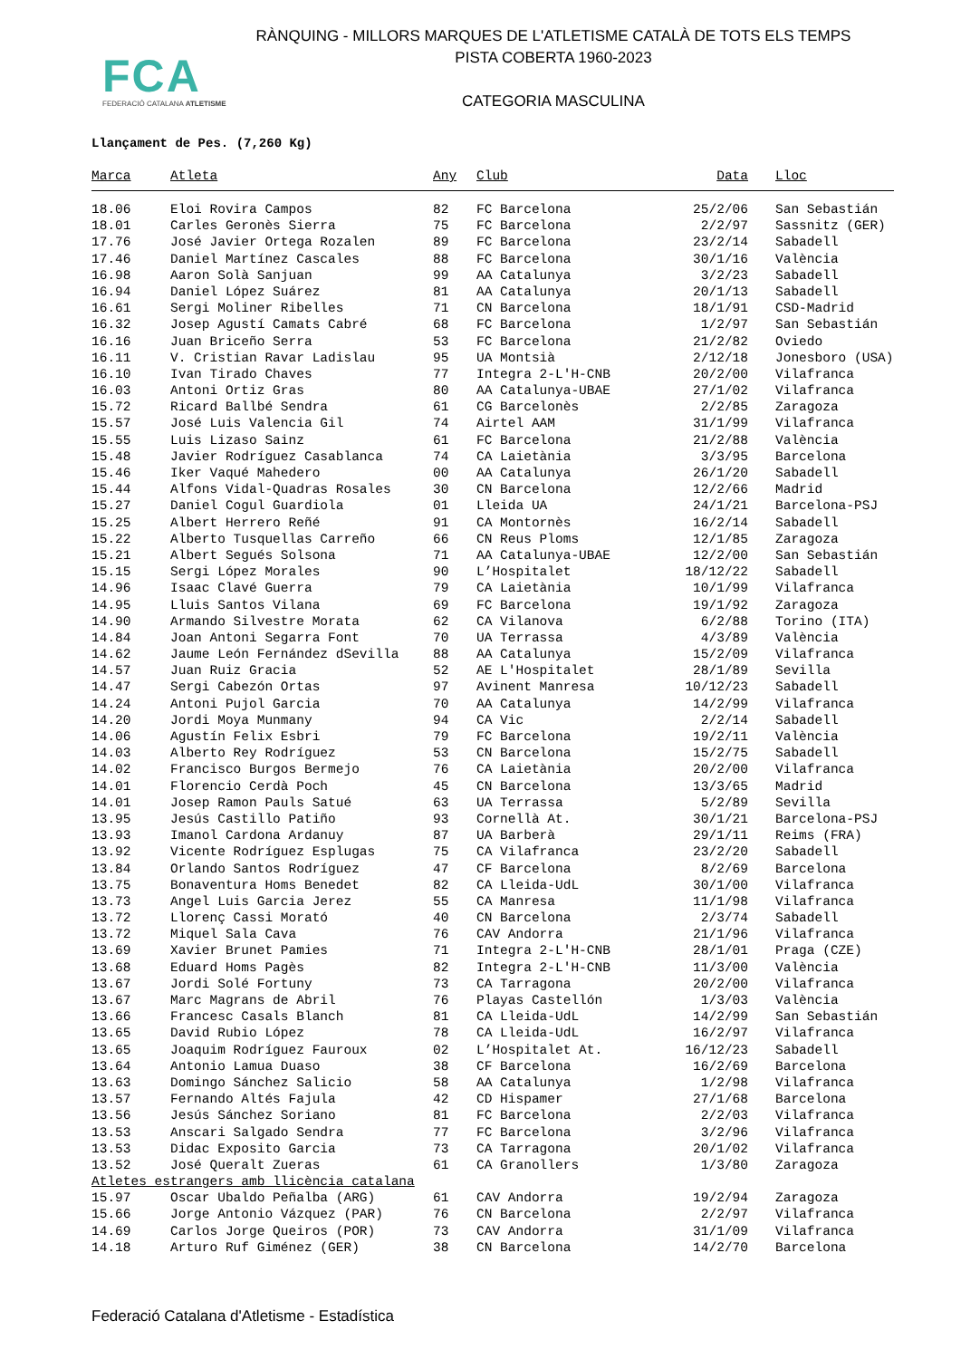RÀNQUING - MILLORS MARQUES DE L'ATLETISME CATALÀ DE TOTS ELS TEMPS
PISTA COBERTA 1960-2023
FCA
FEDERACIÓ CATALANA ATLETISME
CATEGORIA MASCULINA
Llançament de Pes. (7,260 Kg)
| Marca | Atleta | Any | Club | Data | Lloc |
| --- | --- | --- | --- | --- | --- |
| 18.06 | Eloi Rovira Campos | 82 | FC Barcelona | 25/2/06 | San Sebastián |
| 18.01 | Carles Geronès Sierra | 75 | FC Barcelona | 2/2/97 | Sassnitz (GER) |
| 17.76 | José Javier Ortega Rozalen | 89 | FC Barcelona | 23/2/14 | Sabadell |
| 17.46 | Daniel Martínez Cascales | 88 | FC Barcelona | 30/1/16 | València |
| 16.98 | Aaron Solà Sanjuan | 99 | AA Catalunya | 3/2/23 | Sabadell |
| 16.94 | Daniel López Suárez | 81 | AA Catalunya | 20/1/13 | Sabadell |
| 16.61 | Sergi Moliner Ribelles | 71 | CN Barcelona | 18/1/91 | CSD-Madrid |
| 16.32 | Josep Agustí Camats Cabré | 68 | FC Barcelona | 1/2/97 | San Sebastián |
| 16.16 | Juan Briceño Serra | 53 | FC Barcelona | 21/2/82 | Oviedo |
| 16.11 | V. Cristian Ravar Ladislau | 95 | UA Montsià | 2/12/18 | Jonesboro (USA) |
| 16.10 | Ivan Tirado Chaves | 77 | Integra 2-L'H-CNB | 20/2/00 | Vilafranca |
| 16.03 | Antoni Ortiz Gras | 80 | AA Catalunya-UBAE | 27/1/02 | Vilafranca |
| 15.72 | Ricard Ballbé Sendra | 61 | CG Barcelonès | 2/2/85 | Zaragoza |
| 15.57 | José Luis Valencia Gil | 74 | Airtel AAM | 31/1/99 | Vilafranca |
| 15.55 | Luis Lizaso Sainz | 61 | FC Barcelona | 21/2/88 | València |
| 15.48 | Javier Rodríguez Casablanca | 74 | CA Laietània | 3/3/95 | Barcelona |
| 15.46 | Iker Vaqué Mahedero | 00 | AA Catalunya | 26/1/20 | Sabadell |
| 15.44 | Alfons Vidal-Quadras Rosales | 30 | CN Barcelona | 12/2/66 | Madrid |
| 15.27 | Daniel Cogul Guardiola | 01 | Lleida UA | 24/1/21 | Barcelona-PSJ |
| 15.25 | Albert Herrero Reñé | 91 | CA Montornès | 16/2/14 | Sabadell |
| 15.22 | Alberto Tusquellas Carreño | 66 | CN Reus Ploms | 12/1/85 | Zaragoza |
| 15.21 | Albert Segués Solsona | 71 | AA Catalunya-UBAE | 12/2/00 | San Sebastián |
| 15.15 | Sergi López Morales | 90 | L’Hospitalet | 18/12/22 | Sabadell |
| 14.96 | Isaac Clavé Guerra | 79 | CA Laietània | 10/1/99 | Vilafranca |
| 14.95 | Lluis Santos Vilana | 69 | FC Barcelona | 19/1/92 | Zaragoza |
| 14.90 | Armando Silvestre Morata | 62 | CA Vilanova | 6/2/88 | Torino (ITA) |
| 14.84 | Joan Antoni Segarra Font | 70 | UA Terrassa | 4/3/89 | València |
| 14.62 | Jaume León Fernández dSevilla | 88 | AA Catalunya | 15/2/09 | Vilafranca |
| 14.57 | Juan Ruiz Gracia | 52 | AE L'Hospitalet | 28/1/89 | Sevilla |
| 14.47 | Sergi Cabezón Ortas | 97 | Avinent Manresa | 10/12/23 | Sabadell |
| 14.24 | Antoni Pujol Garcia | 70 | AA Catalunya | 14/2/99 | Vilafranca |
| 14.20 | Jordi Moya Munmany | 94 | CA Vic | 2/2/14 | Sabadell |
| 14.06 | Agustín Felix Esbri | 79 | FC Barcelona | 19/2/11 | València |
| 14.03 | Alberto Rey Rodríguez | 53 | CN Barcelona | 15/2/75 | Sabadell |
| 14.02 | Francisco Burgos Bermejo | 76 | CA Laietània | 20/2/00 | Vilafranca |
| 14.01 | Florencio Cerdà Poch | 45 | CN Barcelona | 13/3/65 | Madrid |
| 14.01 | Josep Ramon Pauls Satué | 63 | UA Terrassa | 5/2/89 | Sevilla |
| 13.95 | Jesús Castillo Patiño | 93 | Cornellà At. | 30/1/21 | Barcelona-PSJ |
| 13.93 | Imanol Cardona Ardanuy | 87 | UA Barberà | 29/1/11 | Reims (FRA) |
| 13.92 | Vicente Rodríguez Esplugas | 75 | CA Vilafranca | 23/2/20 | Sabadell |
| 13.84 | Orlando Santos Rodríguez | 47 | CF Barcelona | 8/2/69 | Barcelona |
| 13.75 | Bonaventura Homs Benedet | 82 | CA Lleida-UdL | 30/1/00 | Vilafranca |
| 13.73 | Angel Luis Garcia Jerez | 55 | CA Manresa | 11/1/98 | Vilafranca |
| 13.72 | Llorenç Cassi Morató | 40 | CN Barcelona | 2/3/74 | Sabadell |
| 13.72 | Miquel Sala Cava | 76 | CAV Andorra | 21/1/96 | Vilafranca |
| 13.69 | Xavier Brunet Pamies | 71 | Integra 2-L'H-CNB | 28/1/01 | Praga (CZE) |
| 13.68 | Eduard Homs Pagès | 82 | Integra 2-L'H-CNB | 11/3/00 | València |
| 13.67 | Jordi Solé Fortuny | 73 | CA Tarragona | 20/2/00 | Vilafranca |
| 13.67 | Marc Magrans de Abril | 76 | Playas Castellón | 1/3/03 | València |
| 13.66 | Francesc Casals Blanch | 81 | CA Lleida-UdL | 14/2/99 | San Sebastián |
| 13.65 | David Rubio López | 78 | CA Lleida-UdL | 16/2/97 | Vilafranca |
| 13.65 | Joaquim Rodríguez Fauroux | 02 | L’Hospitalet At. | 16/12/23 | Sabadell |
| 13.64 | Antonio Lamua Duaso | 38 | CF Barcelona | 16/2/69 | Barcelona |
| 13.63 | Domingo Sánchez Salicio | 58 | AA Catalunya | 1/2/98 | Vilafranca |
| 13.57 | Fernando Altés Fajula | 42 | CD Hispamer | 27/1/68 | Barcelona |
| 13.56 | Jesús Sánchez Soriano | 81 | FC Barcelona | 2/2/03 | Vilafranca |
| 13.53 | Anscari Salgado Sendra | 77 | FC Barcelona | 3/2/96 | Vilafranca |
| 13.53 | Didac Exposito Garcia | 73 | CA Tarragona | 20/1/02 | Vilafranca |
| 13.52 | José Queralt Zueras | 61 | CA Granollers | 1/3/80 | Zaragoza |
| Atletes estrangers amb llicència catalana | | | | | |
| 15.97 | Oscar Ubaldo Peñalba (ARG) | 61 | CAV Andorra | 19/2/94 | Zaragoza |
| 15.66 | Jorge Antonio Vázquez (PAR) | 76 | CN Barcelona | 2/2/97 | Vilafranca |
| 14.69 | Carlos Jorge Queiros (POR) | 73 | CAV Andorra | 31/1/09 | Vilafranca |
| 14.18 | Arturo Ruf Giménez (GER) | 38 | CN Barcelona | 14/2/70 | Barcelona |
Federació Catalana d'Atletisme - Estadística